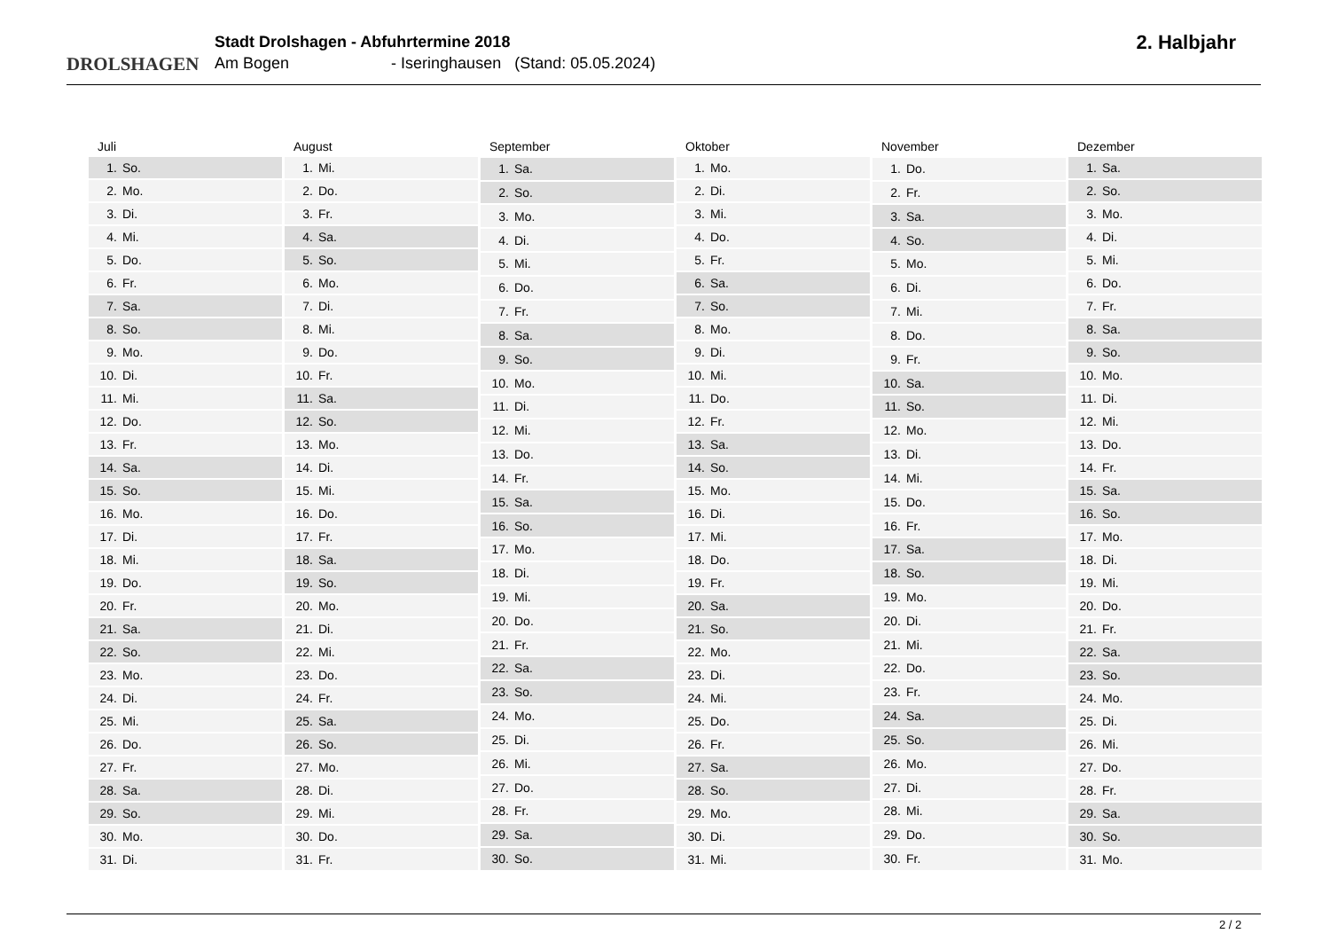DROLSHAGEN
Stadt Drolshagen - Abfuhrtermine 2018
Am Bogen - Iseringhausen (Stand: 05.05.2024)
2. Halbjahr
| Juli |
| --- |
| 1. So. |
| 2. Mo. |
| 3. Di. |
| 4. Mi. |
| 5. Do. |
| 6. Fr. |
| 7. Sa. |
| 8. So. |
| 9. Mo. |
| 10. Di. |
| 11. Mi. |
| 12. Do. |
| 13. Fr. |
| 14. Sa. |
| 15. So. |
| 16. Mo. |
| 17. Di. |
| 18. Mi. |
| 19. Do. |
| 20. Fr. |
| 21. Sa. |
| 22. So. |
| 23. Mo. |
| 24. Di. |
| 25. Mi. |
| 26. Do. |
| 27. Fr. |
| 28. Sa. |
| 29. So. |
| 30. Mo. |
| 31. Di. |
| August |
| --- |
| 1. Mi. |
| 2. Do. |
| 3. Fr. |
| 4. Sa. |
| 5. So. |
| 6. Mo. |
| 7. Di. |
| 8. Mi. |
| 9. Do. |
| 10. Fr. |
| 11. Sa. |
| 12. So. |
| 13. Mo. |
| 14. Di. |
| 15. Mi. |
| 16. Do. |
| 17. Fr. |
| 18. Sa. |
| 19. So. |
| 20. Mo. |
| 21. Di. |
| 22. Mi. |
| 23. Do. |
| 24. Fr. |
| 25. Sa. |
| 26. So. |
| 27. Mo. |
| 28. Di. |
| 29. Mi. |
| 30. Do. |
| 31. Fr. |
| September |
| --- |
| 1. Sa. |
| 2. So. |
| 3. Mo. |
| 4. Di. |
| 5. Mi. |
| 6. Do. |
| 7. Fr. |
| 8. Sa. |
| 9. So. |
| 10. Mo. |
| 11. Di. |
| 12. Mi. |
| 13. Do. |
| 14. Fr. |
| 15. Sa. |
| 16. So. |
| 17. Mo. |
| 18. Di. |
| 19. Mi. |
| 20. Do. |
| 21. Fr. |
| 22. Sa. |
| 23. So. |
| 24. Mo. |
| 25. Di. |
| 26. Mi. |
| 27. Do. |
| 28. Fr. |
| 29. Sa. |
| 30. So. |
| Oktober |
| --- |
| 1. Mo. |
| 2. Di. |
| 3. Mi. |
| 4. Do. |
| 5. Fr. |
| 6. Sa. |
| 7. So. |
| 8. Mo. |
| 9. Di. |
| 10. Mi. |
| 11. Do. |
| 12. Fr. |
| 13. Sa. |
| 14. So. |
| 15. Mo. |
| 16. Di. |
| 17. Mi. |
| 18. Do. |
| 19. Fr. |
| 20. Sa. |
| 21. So. |
| 22. Mo. |
| 23. Di. |
| 24. Mi. |
| 25. Do. |
| 26. Fr. |
| 27. Sa. |
| 28. So. |
| 29. Mo. |
| 30. Di. |
| 31. Mi. |
| November |
| --- |
| 1. Do. |
| 2. Fr. |
| 3. Sa. |
| 4. So. |
| 5. Mo. |
| 6. Di. |
| 7. Mi. |
| 8. Do. |
| 9. Fr. |
| 10. Sa. |
| 11. So. |
| 12. Mo. |
| 13. Di. |
| 14. Mi. |
| 15. Do. |
| 16. Fr. |
| 17. Sa. |
| 18. So. |
| 19. Mo. |
| 20. Di. |
| 21. Mi. |
| 22. Do. |
| 23. Fr. |
| 24. Sa. |
| 25. So. |
| 26. Mo. |
| 27. Di. |
| 28. Mi. |
| 29. Do. |
| 30. Fr. |
| Dezember |
| --- |
| 1. Sa. |
| 2. So. |
| 3. Mo. |
| 4. Di. |
| 5. Mi. |
| 6. Do. |
| 7. Fr. |
| 8. Sa. |
| 9. So. |
| 10. Mo. |
| 11. Di. |
| 12. Mi. |
| 13. Do. |
| 14. Fr. |
| 15. Sa. |
| 16. So. |
| 17. Mo. |
| 18. Di. |
| 19. Mi. |
| 20. Do. |
| 21. Fr. |
| 22. Sa. |
| 23. So. |
| 24. Mo. |
| 25. Di. |
| 26. Mi. |
| 27. Do. |
| 28. Fr. |
| 29. Sa. |
| 30. So. |
| 31. Mo. |
2 / 2